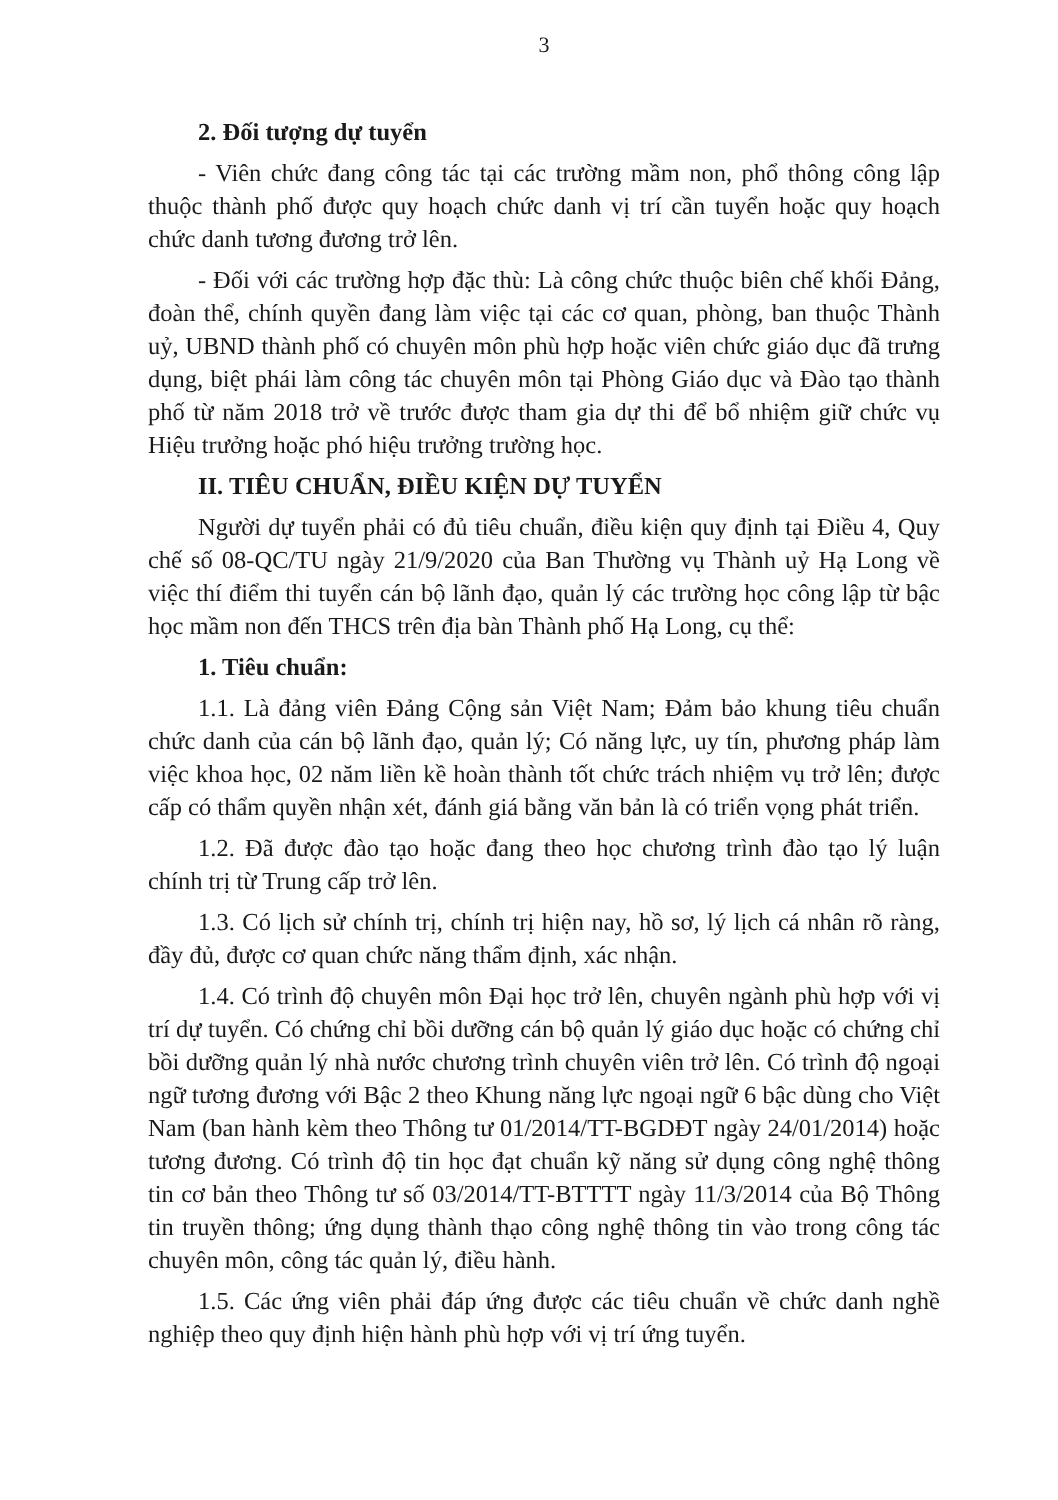3
2. Đối tượng dự tuyển
- Viên chức đang công tác tại các trường mầm non, phổ thông công lập thuộc thành phố được quy hoạch chức danh vị trí cần tuyển hoặc quy hoạch chức danh tương đương trở lên.
- Đối với các trường hợp đặc thù: Là công chức thuộc biên chế khối Đảng, đoàn thể, chính quyền đang làm việc tại các cơ quan, phòng, ban thuộc Thành uỷ, UBND thành phố có chuyên môn phù hợp hoặc viên chức giáo dục đã trưng dụng, biệt phái làm công tác chuyên môn tại Phòng Giáo dục và Đào tạo thành phố từ năm 2018 trở về trước được tham gia dự thi để bổ nhiệm giữ chức vụ Hiệu trưởng hoặc phó hiệu trưởng trường học.
II. TIÊU CHUẨN, ĐIỀU KIỆN DỰ TUYỂN
Người dự tuyển phải có đủ tiêu chuẩn, điều kiện quy định tại Điều 4, Quy chế số 08-QC/TU ngày 21/9/2020 của Ban Thường vụ Thành uỷ Hạ Long về việc thí điểm thi tuyển cán bộ lãnh đạo, quản lý các trường học công lập từ bậc học mầm non đến THCS trên địa bàn Thành phố Hạ Long, cụ thể:
1. Tiêu chuẩn:
1.1. Là đảng viên Đảng Cộng sản Việt Nam; Đảm bảo khung tiêu chuẩn chức danh của cán bộ lãnh đạo, quản lý; Có năng lực, uy tín, phương pháp làm việc khoa học, 02 năm liền kề hoàn thành tốt chức trách nhiệm vụ trở lên; được cấp có thẩm quyền nhận xét, đánh giá bằng văn bản là có triển vọng phát triển.
1.2. Đã được đào tạo hoặc đang theo học chương trình đào tạo lý luận chính trị từ Trung cấp trở lên.
1.3. Có lịch sử chính trị, chính trị hiện nay, hồ sơ, lý lịch cá nhân rõ ràng, đầy đủ, được cơ quan chức năng thẩm định, xác nhận.
1.4. Có trình độ chuyên môn Đại học trở lên, chuyên ngành phù hợp với vị trí dự tuyển. Có chứng chỉ bồi dưỡng cán bộ quản lý giáo dục hoặc có chứng chỉ bồi dưỡng quản lý nhà nước chương trình chuyên viên trở lên. Có trình độ ngoại ngữ tương đương với Bậc 2 theo Khung năng lực ngoại ngữ 6 bậc dùng cho Việt Nam (ban hành kèm theo Thông tư 01/2014/TT-BGDĐT ngày 24/01/2014) hoặc tương đương. Có trình độ tin học đạt chuẩn kỹ năng sử dụng công nghệ thông tin cơ bản theo Thông tư số 03/2014/TT-BTTTT ngày 11/3/2014 của Bộ Thông tin truyền thông; ứng dụng thành thạo công nghệ thông tin vào trong công tác chuyên môn, công tác quản lý, điều hành.
1.5. Các ứng viên phải đáp ứng được các tiêu chuẩn về chức danh nghề nghiệp theo quy định hiện hành phù hợp với vị trí ứng tuyển.